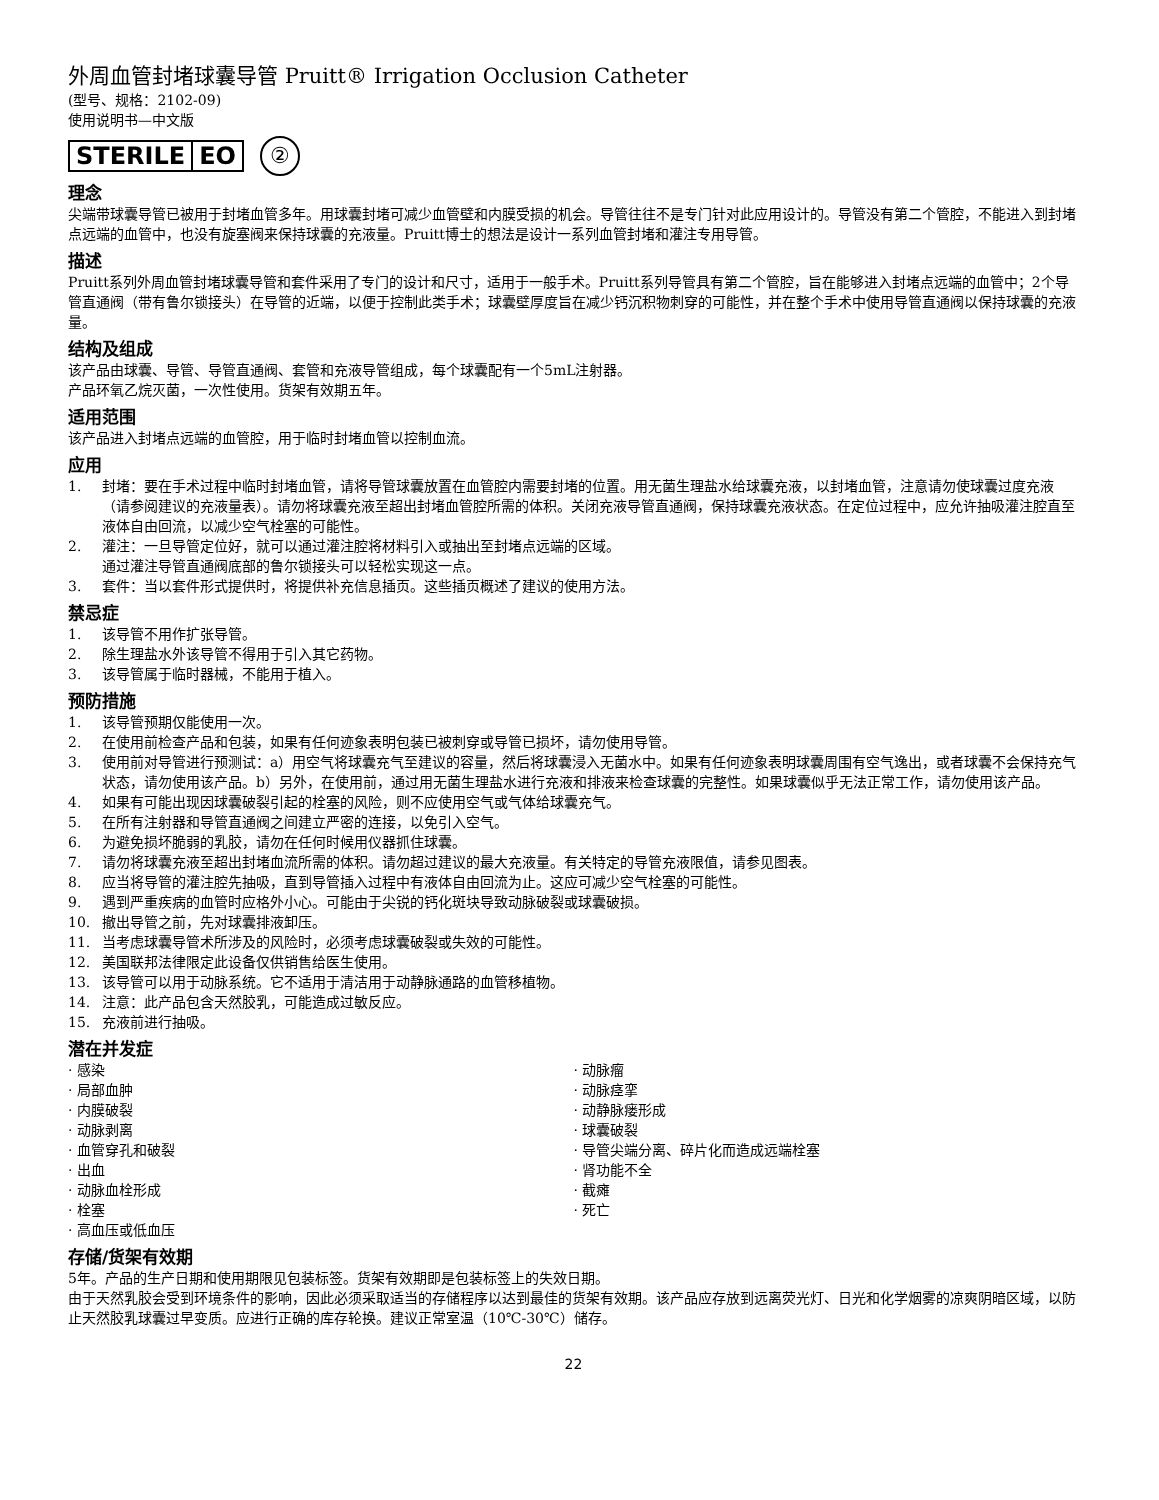外周血管封堵球囊导管 Pruitt® Irrigation Occlusion Catheter
(型号、规格：2102-09)
使用说明书—中文版
STERILE EO
②
理念
尖端带球囊导管已被用于封堵血管多年。用球囊封堵可减少血管壁和内膜受损的机会。导管往往不是专门针对此应用设计的。导管没有第二个管腔，不能进入到封堵点远端的血管中，也没有旋塞阀来保持球囊的充液量。Pruitt博士的想法是设计一系列血管封堵和灌注专用导管。
描述
Pruitt系列外周血管封堵球囊导管和套件采用了专门的设计和尺寸，适用于一般手术。Pruitt系列导管具有第二个管腔，旨在能够进入封堵点远端的血管中；2个导管直通阀（带有鲁尔锁接头）在导管的近端，以便于控制此类手术；球囊壁厚度旨在减少钙沉积物刺穿的可能性，并在整个手术中使用导管直通阀以保持球囊的充液量。
结构及组成
该产品由球囊、导管、导管直通阀、套管和充液导管组成，每个球囊配有一个5mL注射器。
产品环氧乙烷灭菌，一次性使用。货架有效期五年。
适用范围
该产品进入封堵点远端的血管腔，用于临时封堵血管以控制血流。
应用
1. 封堵：要在手术过程中临时封堵血管，请将导管球囊放置在血管腔内需要封堵的位置。用无菌生理盐水给球囊充液，以封堵血管，注意请勿使球囊过度充液（请参阅建议的充液量表）。请勿将球囊充液至超出封堵血管腔所需的体积。关闭充液导管直通阀，保持球囊充液状态。在定位过程中，应允许抽吸灌注腔直至液体自由回流，以减少空气栓塞的可能性。
2. 灌注：一旦导管定位好，就可以通过灌注腔将材料引入或抽出至封堵点远端的区域。
通过灌注导管直通阀底部的鲁尔锁接头可以轻松实现这一点。
3. 套件：当以套件形式提供时，将提供补充信息插页。这些插页概述了建议的使用方法。
禁忌症
1. 该导管不用作扩张导管。
2. 除生理盐水外该导管不得用于引入其它药物。
3. 该导管属于临时器械，不能用于植入。
预防措施
1. 该导管预期仅能使用一次。
2. 在使用前检查产品和包装，如果有任何迹象表明包装已被刺穿或导管已损坏，请勿使用导管。
3. 使用前对导管进行预测试：a）用空气将球囊充气至建议的容量，然后将球囊浸入无菌水中。如果有任何迹象表明球囊周围有空气逸出，或者球囊不会保持充气状态，请勿使用该产品。b）另外，在使用前，通过用无菌生理盐水进行充液和排液来检查球囊的完整性。如果球囊似乎无法正常工作，请勿使用该产品。
4. 如果有可能出现因球囊破裂引起的栓塞的风险，则不应使用空气或气体给球囊充气。
5. 在所有注射器和导管直通阀之间建立严密的连接，以免引入空气。
6. 为避免损坏脆弱的乳胶，请勿在任何时候用仪器抓住球囊。
7. 请勿将球囊充液至超出封堵血流所需的体积。请勿超过建议的最大充液量。有关特定的导管充液限值，请参见图表。
8. 应当将导管的灌注腔先抽吸，直到导管插入过程中有液体自由回流为止。这应可减少空气栓塞的可能性。
9. 遇到严重疾病的血管时应格外小心。可能由于尖锐的钙化斑块导致动脉破裂或球囊破损。
10. 撤出导管之前，先对球囊排液卸压。
11. 当考虑球囊导管术所涉及的风险时，必须考虑球囊破裂或失效的可能性。
12. 美国联邦法律限定此设备仅供销售给医生使用。
13. 该导管可以用于动脉系统。它不适用于清洁用于动静脉通路的血管移植物。
14. 注意：此产品包含天然胶乳，可能造成过敏反应。
15. 充液前进行抽吸。
潜在并发症
· 感染
· 局部血肿
· 内膜破裂
· 动脉剥离
· 血管穿孔和破裂
· 出血
· 动脉血栓形成
· 栓塞
· 高血压或低血压
· 动脉瘤
· 动脉痉挛
· 动静脉瘘形成
· 球囊破裂
· 导管尖端分离、碎片化而造成远端栓塞
· 肾功能不全
· 截瘫
· 死亡
存储/货架有效期
5年。产品的生产日期和使用期限见包装标签。货架有效期即是包装标签上的失效日期。
由于天然乳胶会受到环境条件的影响，因此必须采取适当的存储程序以达到最佳的货架有效期。该产品应存放到远离荧光灯、日光和化学烟雾的凉爽阴暗区域，以防止天然胶乳球囊过早变质。应进行正确的库存轮换。建议正常室温（10℃-30℃）储存。
22